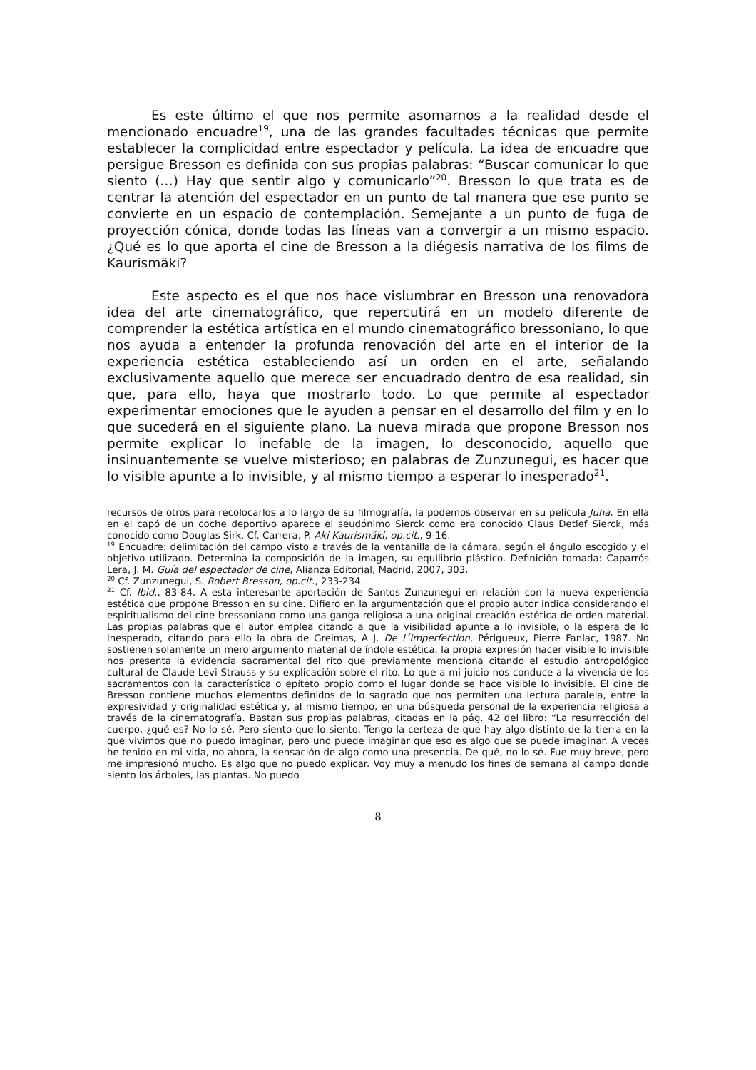Es este último el que nos permite asomarnos a la realidad desde el mencionado encuadre<sup>19</sup>, una de las grandes facultades técnicas que permite establecer la complicidad entre espectador y película. La idea de encuadre que persigue Bresson es definida con sus propias palabras: “Buscar comunicar lo que siento (…) Hay que sentir algo y comunicarlo”<sup>20</sup>. Bresson lo que trata es de centrar la atención del espectador en un punto de tal manera que ese punto se convierte en un espacio de contemplación. Semejante a un punto de fuga de proyección cónica, donde todas las líneas van a convergir a un mismo espacio. ¿Qué es lo que aporta el cine de Bresson a la diégesis narrativa de los films de Kaurismäki?
Este aspecto es el que nos hace vislumbrar en Bresson una renovadora idea del arte cinematográfico, que repercutirá en un modelo diferente de comprender la estética artística en el mundo cinematográfico bressoniano, lo que nos ayuda a entender la profunda renovación del arte en el interior de la experiencia estética estableciendo así un orden en el arte, señalando exclusivamente aquello que merece ser encuadrado dentro de esa realidad, sin que, para ello, haya que mostrarlo todo. Lo que permite al espectador experimentar emociones que le ayuden a pensar en el desarrollo del film y en lo que sucederá en el siguiente plano. La nueva mirada que propone Bresson nos permite explicar lo inefable de la imagen, lo desconocido, aquello que insinuantemente se vuelve misterioso; en palabras de Zunzunegui, es hacer que lo visible apunte a lo invisible, y al mismo tiempo a esperar lo inesperado<sup>21</sup>.
recursos de otros para recolocarlos a lo largo de su filmografía, la podemos observar en su película Juha. En ella en el capó de un coche deportivo aparece el seudónimo Sierck como era conocido Claus Detlef Sierck, más conocido como Douglas Sirk. Cf. Carrera, P. Aki Kaurismäki, op.cit., 9-16.
<sup>19</sup> Encuadre: delimitación del campo visto a través de la ventanilla de la cámara, según el ángulo escogido y el objetivo utilizado. Determina la composición de la imagen, su equilibrio plástico. Definición tomada: Caparrós Lera, J. M. Guía del espectador de cine, Alianza Editorial, Madrid, 2007, 303.
<sup>20</sup> Cf. Zunzunegui, S. Robert Bresson, op.cit., 233-234.
<sup>21</sup> Cf. Ibid., 83-84. A esta interesante aportación de Santos Zunzunegui en relación con la nueva experiencia estética que propone Bresson en su cine. Difiero en la argumentación que el propio autor indica considerando el espiritualismo del cine bressoniano como una ganga religiosa a una original creación estética de orden material. Las propias palabras que el autor emplea citando a que la visibilidad apunte a lo invisible, o la espera de lo inesperado, citando para ello la obra de Greimas, A J. De l´imperfection, Périgueux, Pierre Fanlac, 1987. No sostienen solamente un mero argumento material de índole estética, la propia expresión hacer visible lo invisible nos presenta la evidencia sacramental del rito que previamente menciona citando el estudio antropológico cultural de Claude Levi Strauss y su explicación sobre el rito. Lo que a mi juicio nos conduce a la vivencia de los sacramentos con la característica o epíteto propio como el lugar donde se hace visible lo invisible. El cine de Bresson contiene muchos elementos definidos de lo sagrado que nos permiten una lectura paralela, entre la expresividad y originalidad estética y, al mismo tiempo, en una búsqueda personal de la experiencia religiosa a través de la cinematografía. Bastan sus propias palabras, citadas en la pág. 42 del libro: “La resurrección del cuerpo, ¿qué es? No lo sé. Pero siento que lo siento. Tengo la certeza de que hay algo distinto de la tierra en la que vivimos que no puedo imaginar, pero uno puede imaginar que eso es algo que se puede imaginar. A veces he tenido en mi vida, no ahora, la sensación de algo como una presencia. De qué, no lo sé. Fue muy breve, pero me impresionó mucho. Es algo que no puedo explicar. Voy muy a menudo los fines de semana al campo donde siento los árboles, las plantas. No puedo
8